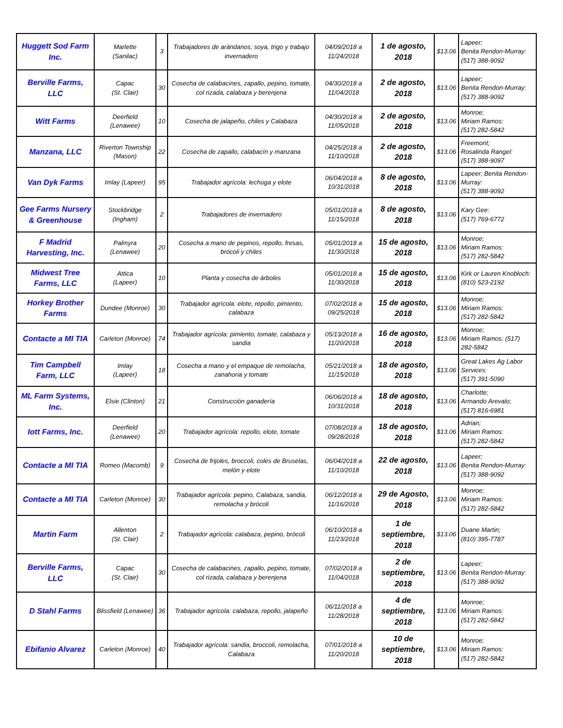| Huggett Sod Farm Inc. | Marlette (Sanilac) | 3 | Trabajadores de arándanos, soya, trigo y trabajo invernadero | 04/09/2018 a 11/24/2018 | 1 de agosto, 2018 | $13.06 | Lapeer; Benita Rendon-Murray: (517) 388-9092 |
| Berville Farms, LLC | Capac (St. Clair) | 30 | Cosecha de calabacines, zapallo, pepino, tomate, col rizada, calabaza y berenjena | 04/30/2018 a 11/04/2018 | 2 de agosto, 2018 | $13.06 | Lapeer; Benita Rendon-Murray: (517) 388-9092 |
| Witt Farms | Deerfield (Lenawee) | 10 | Cosecha de jalapeño, chiles y Calabaza | 04/30/2018 a 11/05/2018 | 2 de agosto, 2018 | $13.06 | Monroe; Miriam Ramos: (517) 282-5842 |
| Manzana, LLC | Riverton Township (Mason) | 22 | Cosecha de zapallo, calabacín y manzana | 04/25/2018 a 11/10/2018 | 2 de agosto, 2018 | $13.06 | Freemont; Rosalinda Rangel: (517) 388-9097 |
| Van Dyk Farms | Imlay (Lapeer) | 95 | Trabajador agrícola: lechuga y elote | 06/04/2018 a 10/31/2018 | 8 de agosto, 2018 | $13.06 | Lapeer; Benita Rendon-Murray: (517) 388-9092 |
| Gee Farms Nursery & Greenhouse | Stockbridge (Ingham) | 2 | Trabajadores de invernadero | 05/01/2018 a 11/15/2018 | 8 de agosto, 2018 | $13.06 | Kary Gee: (517) 769-6772 |
| F Madrid Harvesting, Inc. | Palmyra (Lenawee) | 20 | Cosecha a mano de pepinos, repollo, fresas, brócoli y chiles | 05/01/2018 a 11/30/2018 | 15 de agosto, 2018 | $13.06 | Monroe; Miriam Ramos: (517) 282-5842 |
| Midwest Tree Farms, LLC | Attica (Lapeer) | 10 | Planta y cosecha de árboles | 05/01/2018 a 11/30/2018 | 15 de agosto, 2018 | $13.06 | Kirk or Lauren Knobloch: (810) 523-2192 |
| Horkey Brother Farms | Dundee (Monroe) | 30 | Trabajador agrícola: elote, repollo, pimiento, calabaza | 07/02/2018 a 09/25/2018 | 15 de agosto, 2018 | $13.06 | Monroe; Miriam Ramos: (517) 282-5842 |
| Contacte a MI TIA | Carleton (Monroe) | 74 | Trabajador agrícola: pimiento, tomate, calabaza y sandia | 05/13/2018 a 11/20/2018 | 16 de agosto, 2018 | $13.06 | Monroe; Miriam Ramos: (517) 282-5842 |
| Tim Campbell Farm, LLC | Imlay (Lapeer) | 18 | Cosecha a mano y el empaque de remolacha, zanahoria y tomate | 05/21/2018 a 11/15/2018 | 18 de agosto, 2018 | $13.06 | Great Lakes Ag Labor Services: (517) 391-5090 |
| ML Farm Systems, Inc. | Elsie (Clinton) | 21 | Construcción ganadería | 06/06/2018 a 10/31/2018 | 18 de agosto, 2018 | $13.06 | Charlotte; Armando Arevalo; (517) 816-6981 |
| Iott Farms, Inc. | Deerfield (Lenawee) | 20 | Trabajador agrícola: repollo, elote, tomate | 07/08/2018 a 09/28/2018 | 18 de agosto, 2018 | $13.06 | Adrian; Miriam Ramos: (517) 282-5842 |
| Contacte a MI TIA | Romeo (Macomb) | 9 | Cosecha de frijoles, broccoli, coles de Bruselas, melón y elote | 06/04/2018 a 11/10/2018 | 22 de agosto, 2018 | $13.06 | Lapeer; Benita Rendon-Murray: (517) 388-9092 |
| Contacte a MI TIA | Carleton (Monroe) | 30 | Trabajador agrícola: pepino, Calabaza, sandia, remolacha y brócoli | 06/12/2018 a 11/16/2018 | 29 de Agosto, 2018 | $13.06 | Monroe; Miriam Ramos: (517) 282-5842 |
| Martin Farm | Allenton (St. Clair) | 2 | Trabajador agrícola: calabaza, pepino, brócoli | 06/10/2018 a 11/23/2018 | 1 de septiembre, 2018 | $13.06 | Duane Martin; (810) 395-7787 |
| Berville Farms, LLC | Capac (St. Clair) | 30 | Cosecha de calabacines, zapallo, pepino, tomate, col rizada, calabaza y berenjena | 07/02/2018 a 11/04/2018 | 2 de septiembre, 2018 | $13.06 | Lapeer; Benita Rendon-Murray: (517) 388-9092 |
| D Stahl Farms | Blissfield (Lenawee) | 36 | Trabajador agrícola: calabaza, repollo, jalapeño | 06/11/2018 a 11/28/2018 | 4 de septiembre, 2018 | $13.06 | Monroe; Miriam Ramos: (517) 282-5842 |
| Ebifanio Alvarez | Carleton (Monroe) | 40 | Trabajador agrícola: sandia, broccoli, remolacha, Calabaza | 07/01/2018 a 11/20/2018 | 10 de septiembre, 2018 | $13.06 | Monroe; Miriam Ramos: (517) 282-5842 |